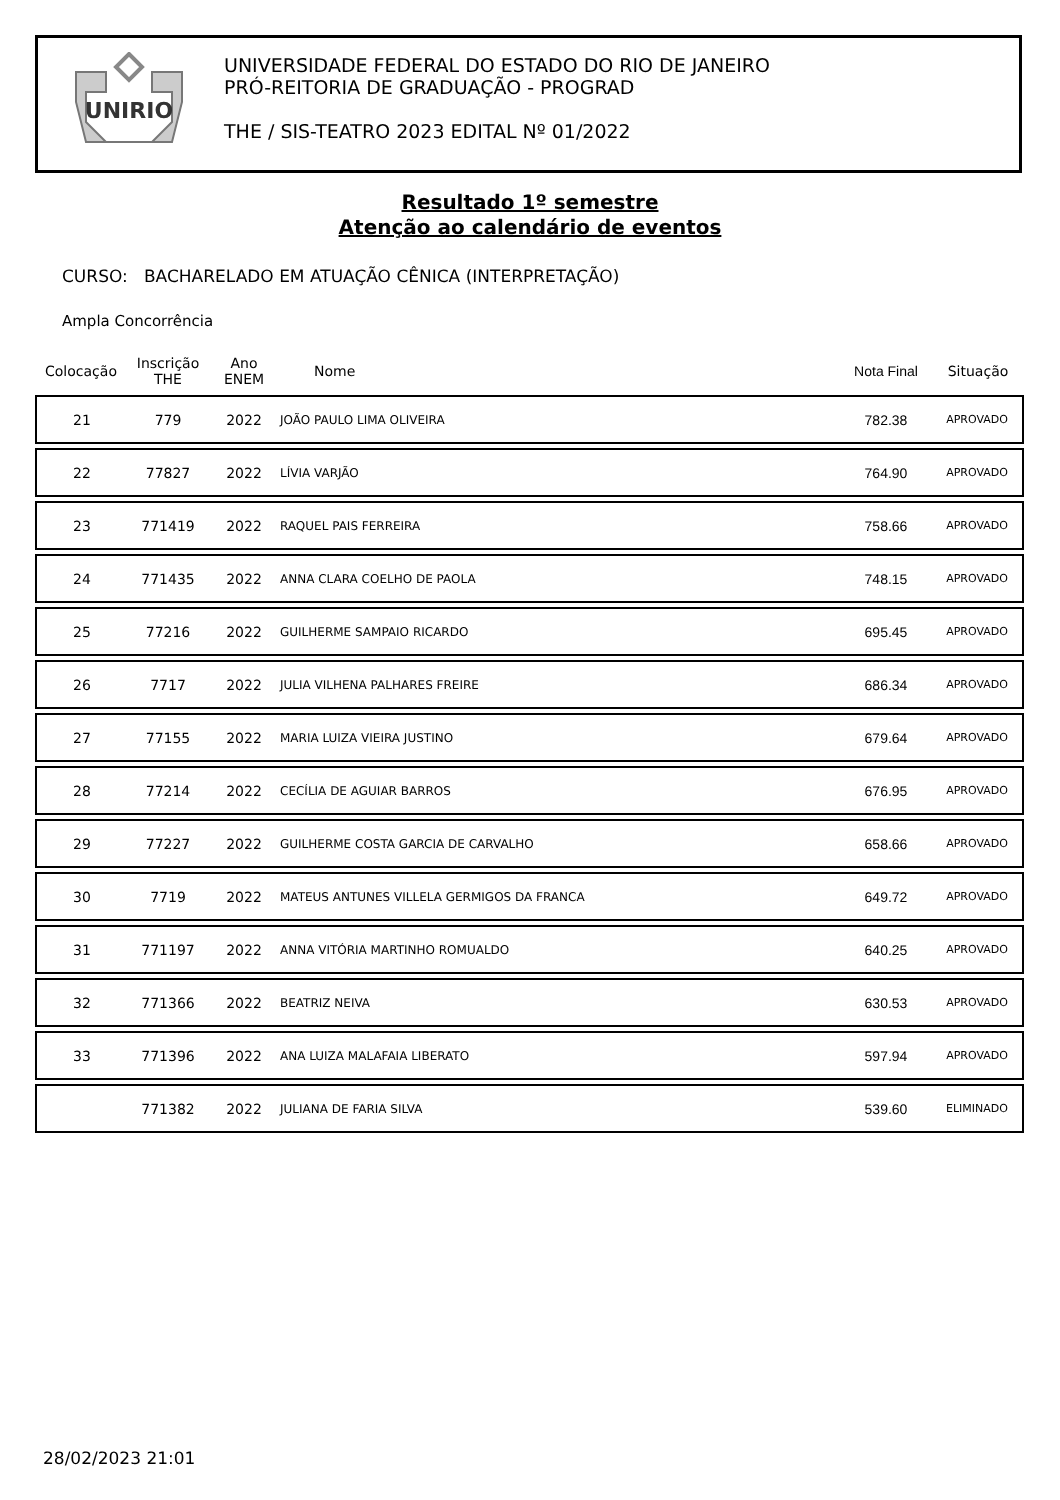UNIRIO
UNIVERSIDADE FEDERAL DO ESTADO DO RIO DE JANEIRO
PRÓ-REITORIA DE GRADUAÇÃO - PROGRAD
THE / SIS-TEATRO 2023 EDITAL Nº 01/2022
Resultado 1º semestre
Atenção ao calendário de eventos
CURSO: BACHARELADO EM ATUAÇÃO CÊNICA (INTERPRETAÇÃO)
Ampla Concorrência
| Colocação | Inscrição THE | Ano ENEM | Nome | Nota Final | Situação |
| --- | --- | --- | --- | --- | --- |
| 21 | 779 | 2022 | JOÃO PAULO LIMA OLIVEIRA | 782.38 | APROVADO |
| 22 | 77827 | 2022 | LÍVIA VARJÃO | 764.90 | APROVADO |
| 23 | 771419 | 2022 | RAQUEL PAIS FERREIRA | 758.66 | APROVADO |
| 24 | 771435 | 2022 | ANNA CLARA COELHO DE PAOLA | 748.15 | APROVADO |
| 25 | 77216 | 2022 | GUILHERME SAMPAIO RICARDO | 695.45 | APROVADO |
| 26 | 7717 | 2022 | JULIA VILHENA PALHARES FREIRE | 686.34 | APROVADO |
| 27 | 77155 | 2022 | MARIA LUIZA VIEIRA JUSTINO | 679.64 | APROVADO |
| 28 | 77214 | 2022 | CECÍLIA DE AGUIAR BARROS | 676.95 | APROVADO |
| 29 | 77227 | 2022 | GUILHERME COSTA GARCIA DE CARVALHO | 658.66 | APROVADO |
| 30 | 7719 | 2022 | MATEUS ANTUNES VILLELA GERMIGOS DA FRANCA | 649.72 | APROVADO |
| 31 | 771197 | 2022 | ANNA VITÓRIA MARTINHO ROMUALDO | 640.25 | APROVADO |
| 32 | 771366 | 2022 | BEATRIZ NEIVA | 630.53 | APROVADO |
| 33 | 771396 | 2022 | ANA LUIZA MALAFAIA LIBERATO | 597.94 | APROVADO |
| | 771382 | 2022 | JULIANA DE FARIA SILVA | 539.60 | ELIMINADO |
28/02/2023 21:01